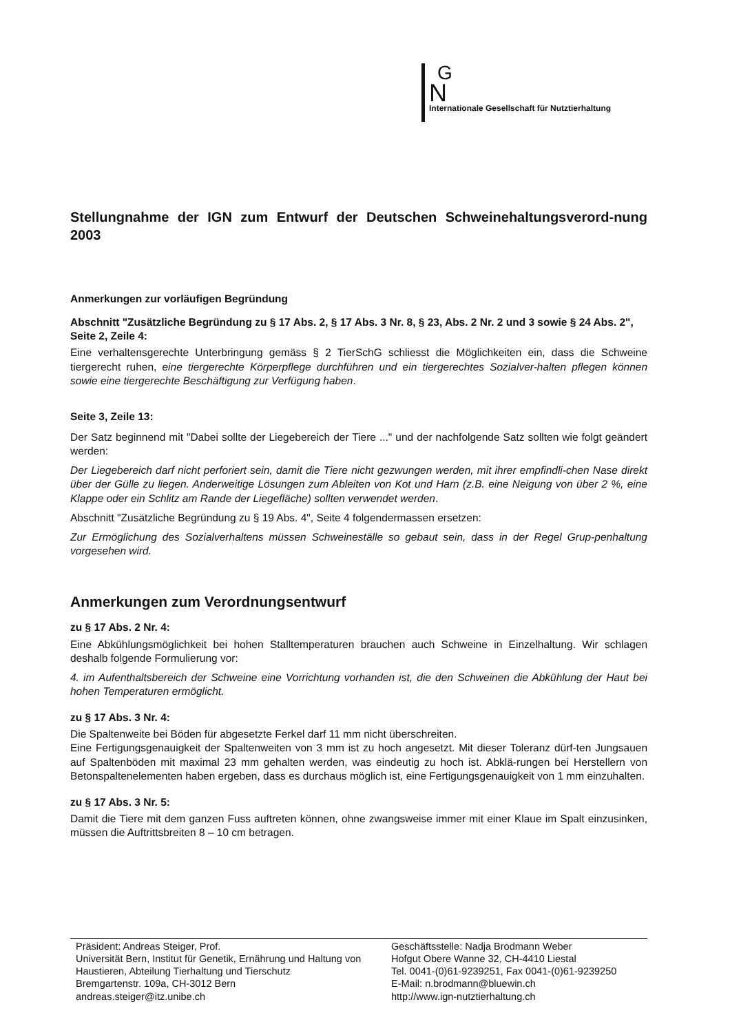G
N
Internationale Gesellschaft für Nutztierhaltung
Stellungnahme der IGN zum Entwurf der Deutschen Schweinehaltungsverord-nung 2003
Anmerkungen zur vorläufigen Begründung
Abschnitt "Zusätzliche Begründung zu § 17 Abs. 2, § 17 Abs. 3 Nr. 8, § 23, Abs. 2 Nr. 2 und 3 sowie § 24 Abs. 2", Seite 2, Zeile 4:
Eine verhaltensgerechte Unterbringung gemäss § 2 TierSchG schliesst die Möglichkeiten ein, dass die Schweine tiergerecht ruhen, eine tiergerechte Körperpflege durchführen und ein tiergerechtes Sozialver-halten pflegen können sowie eine tiergerechte Beschäftigung zur Verfügung haben.
Seite 3, Zeile 13:
Der Satz beginnend mit "Dabei sollte der Liegebereich der Tiere ..." und der nachfolgende Satz sollten wie folgt geändert werden:
Der Liegebereich darf nicht perforiert sein, damit die Tiere nicht gezwungen werden, mit ihrer empfindli-chen Nase direkt über der Gülle zu liegen. Anderweitige Lösungen zum Ableiten von Kot und Harn (z.B. eine Neigung von über 2 %, eine Klappe oder ein Schlitz am Rande der Liegefläche) sollten verwendet werden.
Abschnitt "Zusätzliche Begründung zu § 19 Abs. 4", Seite 4 folgendermassen ersetzen:
Zur Ermöglichung des Sozialverhaltens müssen Schweineställe so gebaut sein, dass in der Regel Grup-penhaltung vorgesehen wird.
Anmerkungen zum Verordnungsentwurf
zu § 17 Abs. 2 Nr. 4:
Eine Abkühlungsmöglichkeit bei hohen Stalltemperaturen brauchen auch Schweine in Einzelhaltung. Wir schlagen deshalb folgende Formulierung vor:
4. im Aufenthaltsbereich der Schweine eine Vorrichtung vorhanden ist, die den Schweinen die Abkühlung der Haut bei hohen Temperaturen ermöglicht.
zu § 17 Abs. 3 Nr. 4:
Die Spaltenweite bei Böden für abgesetzte Ferkel darf 11 mm nicht überschreiten.
Eine Fertigungsgenauigkeit der Spaltenweiten von 3 mm ist zu hoch angesetzt. Mit dieser Toleranz dürf-ten Jungsauen auf Spaltenböden mit maximal 23 mm gehalten werden, was eindeutig zu hoch ist. Abklä-rungen bei Herstellern von Betonspaltenelementen haben ergeben, dass es durchaus möglich ist, eine Fertigungsgenauigkeit von 1 mm einzuhalten.
zu § 17 Abs. 3 Nr. 5:
Damit die Tiere mit dem ganzen Fuss auftreten können, ohne zwangsweise immer mit einer Klaue im Spalt einzusinken, müssen die Auftrittsbreiten 8 – 10 cm betragen.
Präsident: Andreas Steiger, Prof.
Universität Bern, Institut für Genetik, Ernährung und Haltung von Haustieren, Abteilung Tierhaltung und Tierschutz
Bremgartenstr. 109a, CH-3012 Bern
andreas.steiger@itz.unibe.ch
Geschäftsstelle: Nadja Brodmann Weber
Hofgut Obere Wanne 32, CH-4410 Liestal
Tel. 0041-(0)61-9239251, Fax 0041-(0)61-9239250
E-Mail: n.brodmann@bluewin.ch
http://www.ign-nutztierhaltung.ch